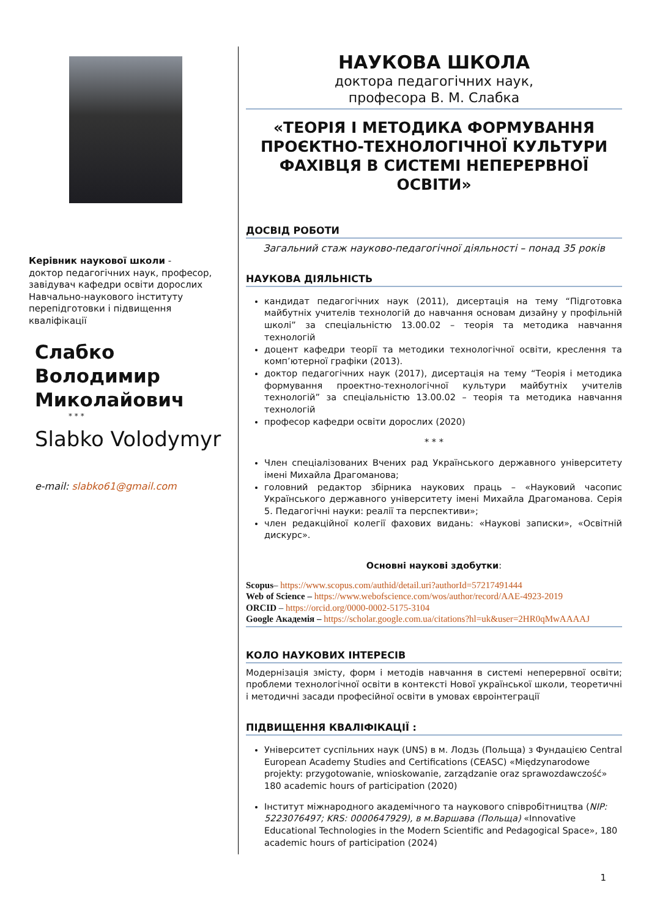Керівник наукової школи -
доктор педагогічних наук, професор, завідувач кафедри освіти дорослих Навчально-наукового інституту перепідготовки і підвищення кваліфікації
Слабко
Володимир
Миколайович
* * *
Slabko Volodymyr
e-mail: slabko61@gmail.com
НАУКОВА ШКОЛА
доктора педагогічних наук,
професора В. М. Слабка
«ТЕОРІЯ І МЕТОДИКА ФОРМУВАННЯ ПРОЄКТНО-ТЕХНОЛОГІЧНОЇ КУЛЬТУРИ ФАХІВЦЯ В СИСТЕМІ НЕПЕРЕРВНОЇ ОСВІТИ»
ДОСВІД РОБОТИ
Загальний стаж науково-педагогічної діяльності – понад 35 років
НАУКОВА ДІЯЛЬНІСТЬ
кандидат педагогічних наук (2011), дисертація на тему “Підготовка майбутніх учителів технологій до навчання основам дизайну у профільній школі” за спеціальністю 13.00.02 – теорія та методика навчання технологій
доцент кафедри теорії та методики технологічної освіти, креслення та комп’ютерної графіки (2013).
доктор педагогічних наук (2017), дисертація на тему “Теорія і методика формування проектно-технологічної культури майбутніх учителів технологій” за спеціальністю 13.00.02 – теорія та методика навчання технологій
професор кафедри освіти дорослих (2020)
* * *
Член спеціалізованих Вчених рад Українського державного університету імені Михайла Драгоманова;
головний редактор збірника наукових праць – «Науковий часопис Українського державного університету імені Михайла Драгоманова. Серія 5. Педагогічні науки: реалії та перспективи»;
член редакційної колегії фахових видань: «Наукові записки», «Освітній дискурс».
Основні наукові здобутки:
Scopus– https://www.scopus.com/authid/detail.uri?authorId=57217491444
Web of Science – https://www.webofscience.com/wos/author/record/AAE-4923-2019
ORCID – https://orcid.org/0000-0002-5175-3104
Google Академія – https://scholar.google.com.ua/citations?hl=uk&user=2HR0qMwAAAAJ
КОЛО НАУКОВИХ ІНТЕРЕСІВ
Модернізація змісту, форм і методів навчання в системі неперервної освіти; проблеми технологічної освіти в контексті Нової української школи, теоретичні і методичні засади професійної освіти в умовах євроінтеграції
ПІДВИЩЕННЯ КВАЛІФІКАЦІЇ :
Університет суспільних наук (UNS) в м. Лодзь (Польща) з Фундацією Central European Academy Studies and Certifications (CEASC) «Międzynarodowe projekty: przygotowanie, wnioskowanie, zarządzanie oraz sprawozdawczość» 180 academic hours of participation (2020)
Інститут міжнародного академічного та наукового співробітництва (NIP: 5223076497; KRS: 0000647929), в м.Варшава (Польща) «Innovative Educational Technologies in the Modern Scientific and Pedagogical Space», 180 academic hours of participation (2024)
1